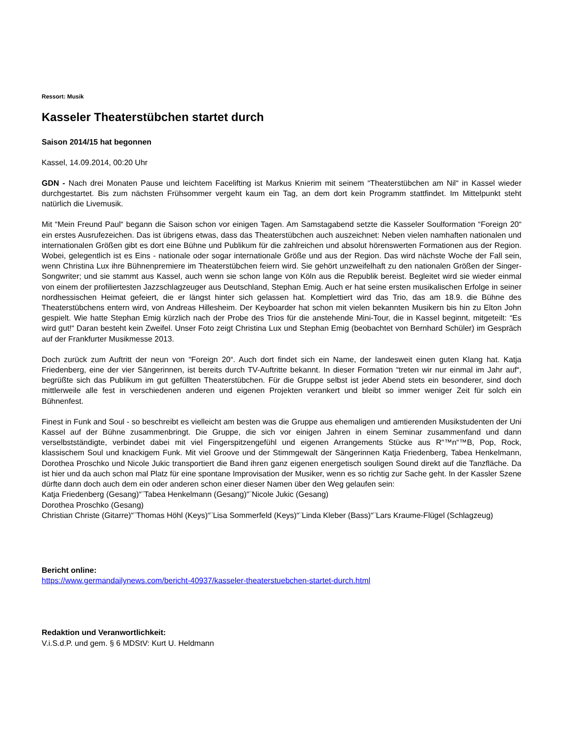Ressort: Musik
Kasseler Theaterstübchen startet durch
Saison 2014/15 hat begonnen
Kassel, 14.09.2014, 00:20 Uhr
GDN - Nach drei Monaten Pause und leichtem Facelifting ist Markus Knierim mit seinem “Theaterstübchen am Nil“ in Kassel wieder durchgestartet. Bis zum nächsten Frühsommer vergeht kaum ein Tag, an dem dort kein Programm stattfindet. Im Mittelpunkt steht natürlich die Livemusik.
Mit “Mein Freund Paul“ begann die Saison schon vor einigen Tagen. Am Samstagabend setzte die Kasseler Soulformation “Foreign 20“ ein erstes Ausrufezeichen. Das ist übrigens etwas, dass das Theaterstübchen auch auszeichnet: Neben vielen namhaften nationalen und internationalen Größen gibt es dort eine Bühne und Publikum für die zahlreichen und absolut hörenswerten Formationen aus der Region. Wobei, gelegentlich ist es Eins - nationale oder sogar internationale Größe und aus der Region. Das wird nächste Woche der Fall sein, wenn Christina Lux ihre Bühnenpremiere im Theaterstübchen feiern wird. Sie gehört unzweifelhaft zu den nationalen Größen der Singer-Songwriter; und sie stammt aus Kassel, auch wenn sie schon lange von Köln aus die Republik bereist. Begleitet wird sie wieder einmal von einem der profiliertesten Jazzschlagzeuger aus Deutschland, Stephan Emig. Auch er hat seine ersten musikalischen Erfolge in seiner nordhessischen Heimat gefeiert, die er längst hinter sich gelassen hat. Komplettiert wird das Trio, das am 18.9. die Bühne des Theaterstübchens entern wird, von Andreas Hillesheim. Der Keyboarder hat schon mit vielen bekannten Musikern bis hin zu Elton John gespielt. Wie hatte Stephan Emig kürzlich nach der Probe des Trios für die anstehende Mini-Tour, die in Kassel beginnt, mitgeteilt: “Es wird gut!“ Daran besteht kein Zweifel. Unser Foto zeigt Christina Lux und Stephan Emig (beobachtet von Bernhard Schüler) im Gespräch auf der Frankfurter Musikmesse 2013.
Doch zurück zum Auftritt der neun von “Foreign 20“. Auch dort findet sich ein Name, der landesweit einen guten Klang hat. Katja Friedenberg, eine der vier Sängerinnen, ist bereits durch TV-Auftritte bekannt. In dieser Formation “treten wir nur einmal im Jahr auf“, begrüßte sich das Publikum im gut gefüllten Theaterstübchen. Für die Gruppe selbst ist jeder Abend stets ein besonderer, sind doch mittlerweile alle fest in verschiedenen anderen und eigenen Projekten verankert und bleibt so immer weniger Zeit für solch ein Bühnenfest.
Finest in Funk and Soul - so beschreibt es vielleicht am besten was die Gruppe aus ehemaligen und amtierenden Musikstudenten der Uni Kassel auf der Bühne zusammenbringt. Die Gruppe, die sich vor einigen Jahren in einem Seminar zusammenfand und dann verselbstständigte, verbindet dabei mit viel Fingerspitzengefühl und eigenen Arrangements Stücke aus R“™n“™B, Pop, Rock, klassischem Soul und knackigem Funk. Mit viel Groove und der Stimmgewalt der Sängerinnen Katja Friedenberg, Tabea Henkelmann, Dorothea Proschko und Nicole Jukic transportiert die Band ihren ganz eigenen energetisch souligen Sound direkt auf die Tanzfläche. Da ist hier und da auch schon mal Platz für eine spontane Improvisation der Musiker, wenn es so richtig zur Sache geht. In der Kassler Szene dürfte dann doch auch dem ein oder anderen schon einer dieser Namen über den Weg gelaufen sein:
Katja Friedenberg (Gesang)“¨Tabea Henkelmann (Gesang)“¨Nicole Jukic (Gesang)
Dorothea Proschko (Gesang)
Christian Christe (Gitarre)“¨Thomas Höhl (Keys)“¨Lisa Sommerfeld (Keys)“¨Linda Kleber (Bass)“¨Lars Kraume-Flügel (Schlagzeug)
Bericht online:
https://www.germandailynews.com/bericht-40937/kasseler-theaterstuebchen-startet-durch.html
Redaktion und Veranwortlichkeit:
V.i.S.d.P. und gem. § 6 MDStV: Kurt U. Heldmann